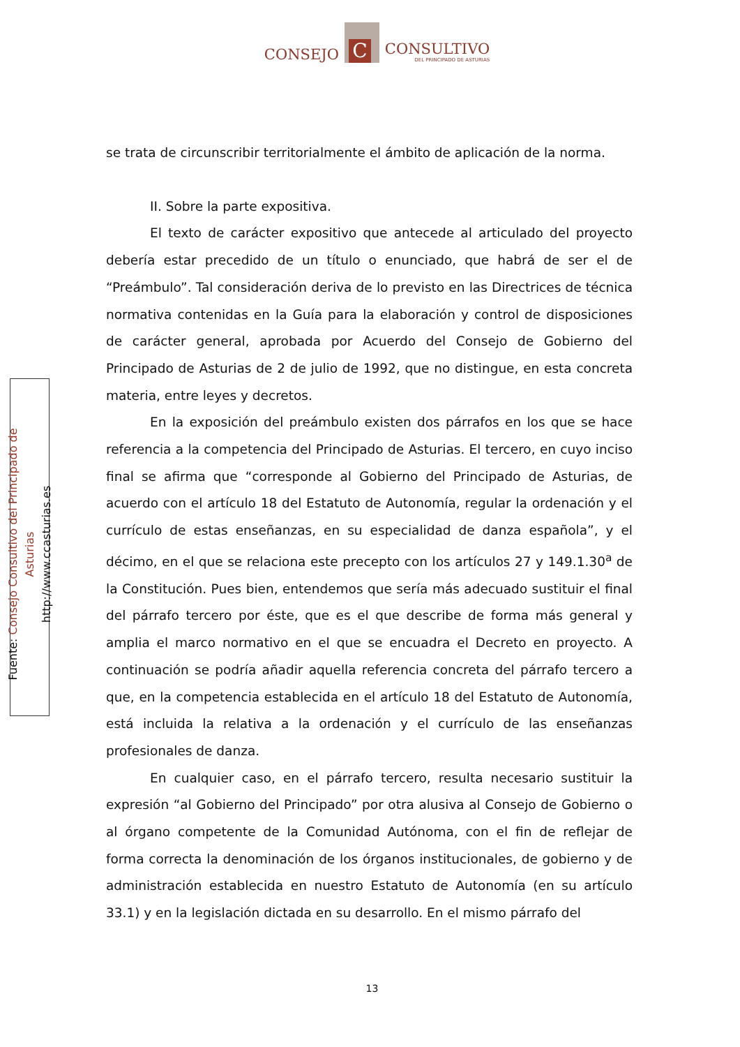CONSEJO
C
CONSULTIVO
DEL PRINCIPADO DE ASTURIAS
Fuente: Consejo Consultivo del Principado de Asturias
http://www.ccasturias.es
se trata de circunscribir territorialmente el ámbito de aplicación de la norma.
II. Sobre la parte expositiva.
El texto de carácter expositivo que antecede al articulado del proyecto debería estar precedido de un título o enunciado, que habrá de ser el de “Preámbulo”. Tal consideración deriva de lo previsto en las Directrices de técnica normativa contenidas en la Guía para la elaboración y control de disposiciones de carácter general, aprobada por Acuerdo del Consejo de Gobierno del Principado de Asturias de 2 de julio de 1992, que no distingue, en esta concreta materia, entre leyes y decretos.
En la exposición del preámbulo existen dos párrafos en los que se hace referencia a la competencia del Principado de Asturias. El tercero, en cuyo inciso final se afirma que “corresponde al Gobierno del Principado de Asturias, de acuerdo con el artículo 18 del Estatuto de Autonomía, regular la ordenación y el currículo de estas enseñanzas, en su especialidad de danza española”, y el décimo, en el que se relaciona este precepto con los artículos 27 y 149.1.30<sup>a</sup> de la Constitución. Pues bien, entendemos que sería más adecuado sustituir el final del párrafo tercero por éste, que es el que describe de forma más general y amplia el marco normativo en el que se encuadra el Decreto en proyecto. A continuación se podría añadir aquella referencia concreta del párrafo tercero a que, en la competencia establecida en el artículo 18 del Estatuto de Autonomía, está incluida la relativa a la ordenación y el currículo de las enseñanzas profesionales de danza.
En cualquier caso, en el párrafo tercero, resulta necesario sustituir la expresión “al Gobierno del Principado” por otra alusiva al Consejo de Gobierno o al órgano competente de la Comunidad Autónoma, con el fin de reflejar de forma correcta la denominación de los órganos institucionales, de gobierno y de administración establecida en nuestro Estatuto de Autonomía (en su artículo 33.1) y en la legislación dictada en su desarrollo. En el mismo párrafo del
13